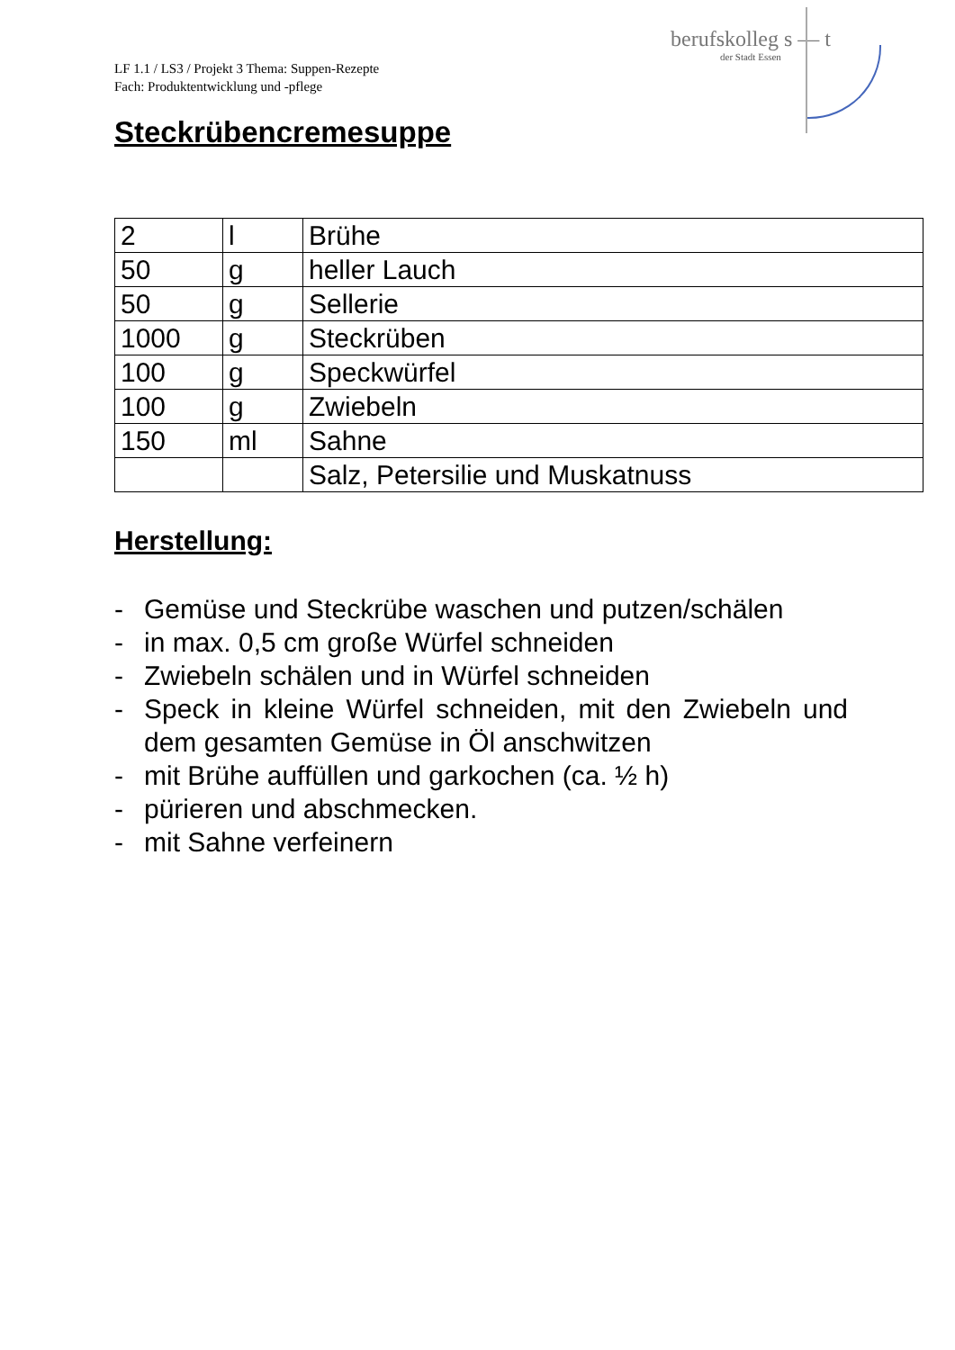LF 1.1 / LS3 / Projekt 3 Thema: Suppen-Rezepte
Fach: Produktentwicklung und -pflege
berufskolleg s — t
der Stadt Essen
Steckrübencremesuppe
| 2 | l | Brühe |
| 50 | g | heller Lauch |
| 50 | g | Sellerie |
| 1000 | g | Steckrüben |
| 100 | g | Speckwürfel |
| 100 | g | Zwiebeln |
| 150 | ml | Sahne |
| | | Salz, Petersilie und Muskatnuss |
Herstellung:
- Gemüse und Steckrübe waschen und putzen/schälen
- in max. 0,5 cm große Würfel schneiden
- Zwiebeln schälen und in Würfel schneiden
- Speck in kleine Würfel schneiden, mit den Zwiebeln und dem gesamten Gemüse in Öl anschwitzen
- mit Brühe auffüllen und garkochen (ca. ½ h)
- pürieren und abschmecken.
- mit Sahne verfeinern